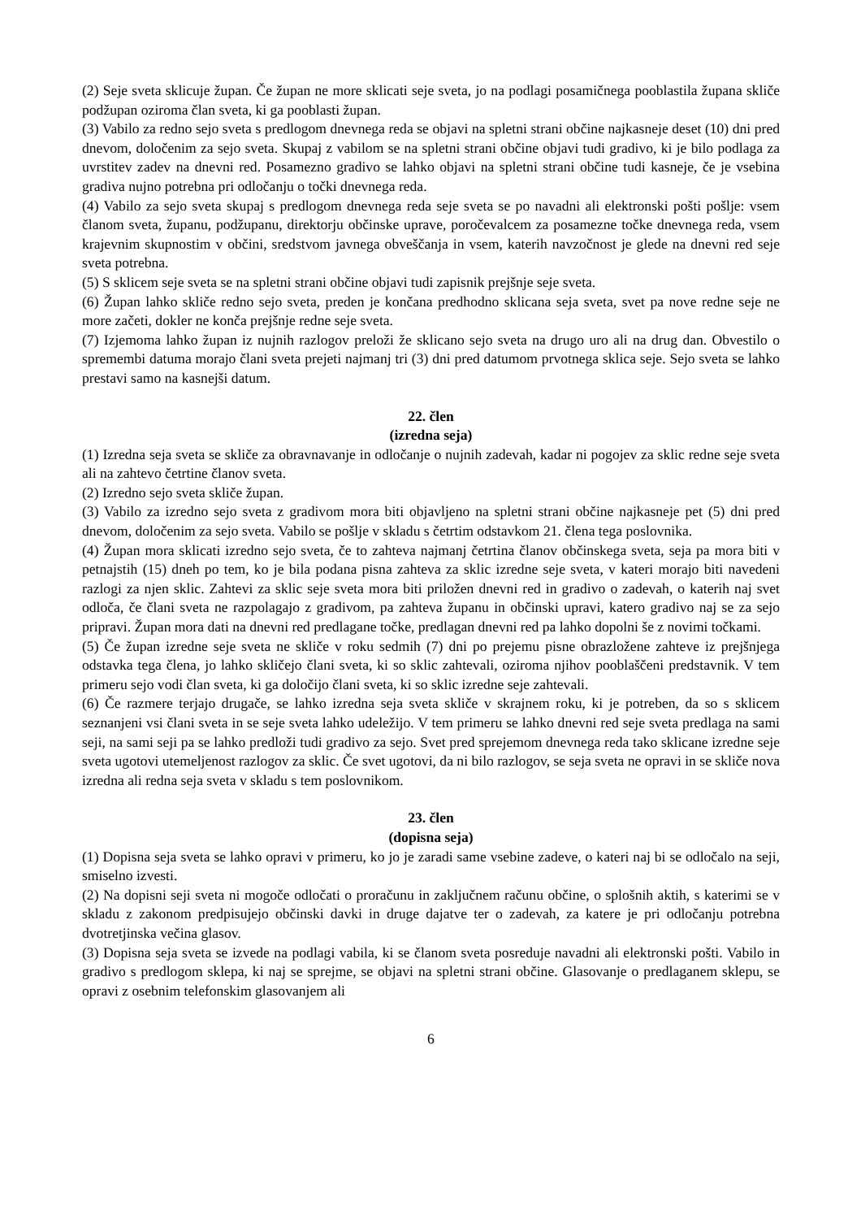(2) Seje sveta sklicuje župan. Če župan ne more sklicati seje sveta, jo na podlagi posamičnega pooblastila župana skliče podžupan oziroma član sveta, ki ga pooblasti župan.
(3) Vabilo za redno sejo sveta s predlogom dnevnega reda se objavi na spletni strani občine najkasneje deset (10) dni pred dnevom, določenim za sejo sveta. Skupaj z vabilom se na spletni strani občine objavi tudi gradivo, ki je bilo podlaga za uvrstitev zadev na dnevni red. Posamezno gradivo se lahko objavi na spletni strani občine tudi kasneje, če je vsebina gradiva nujno potrebna pri odločanju o točki dnevnega reda.
(4) Vabilo za sejo sveta skupaj s predlogom dnevnega reda seje sveta se po navadni ali elektronski pošti pošlje: vsem članom sveta, županu, podžupanu, direktorju občinske uprave, poročevalcem za posamezne točke dnevnega reda, vsem krajevnim skupnostim v občini, sredstvom javnega obveščanja in vsem, katerih navzočnost je glede na dnevni red seje sveta potrebna.
(5) S sklicem seje sveta se na spletni strani občine objavi tudi zapisnik prejšnje seje sveta.
(6) Župan lahko skliče redno sejo sveta, preden je končana predhodno sklicana seja sveta, svet pa nove redne seje ne more začeti, dokler ne konča prejšnje redne seje sveta.
(7) Izjemoma lahko župan iz nujnih razlogov preloži že sklicano sejo sveta na drugo uro ali na drug dan. Obvestilo o spremembi datuma morajo člani sveta prejeti najmanj tri (3) dni pred datumom prvotnega sklica seje. Sejo sveta se lahko prestavi samo na kasnejši datum.
22. člen
(izredna seja)
(1) Izredna seja sveta se skliče za obravnavanje in odločanje o nujnih zadevah, kadar ni pogojev za sklic redne seje sveta ali na zahtevo četrtine članov sveta.
(2) Izredno sejo sveta skliče župan.
(3) Vabilo za izredno sejo sveta z gradivom mora biti objavljeno na spletni strani občine najkasneje pet (5) dni pred dnevom, določenim za sejo sveta. Vabilo se pošlje v skladu s četrtim odstavkom 21. člena tega poslovnika.
(4) Župan mora sklicati izredno sejo sveta, če to zahteva najmanj četrtina članov občinskega sveta, seja pa mora biti v petnajstih (15) dneh po tem, ko je bila podana pisna zahteva za sklic izredne seje sveta, v kateri morajo biti navedeni razlogi za njen sklic. Zahtevi za sklic seje sveta mora biti priložen dnevni red in gradivo o zadevah, o katerih naj svet odloča, če člani sveta ne razpolagajo z gradivom, pa zahteva županu in občinski upravi, katero gradivo naj se za sejo pripravi. Župan mora dati na dnevni red predlagane točke, predlagan dnevni red pa lahko dopolni še z novimi točkami.
(5) Če župan izredne seje sveta ne skliče v roku sedmih (7) dni po prejemu pisne obrazložene zahteve iz prejšnjega odstavka tega člena, jo lahko skličejo člani sveta, ki so sklic zahtevali, oziroma njihov pooblaščeni predstavnik. V tem primeru sejo vodi član sveta, ki ga določijo člani sveta, ki so sklic izredne seje zahtevali.
(6) Če razmere terjajo drugače, se lahko izredna seja sveta skliče v skrajnem roku, ki je potreben, da so s sklicem seznanjeni vsi člani sveta in se seje sveta lahko udeležijo. V tem primeru se lahko dnevni red seje sveta predlaga na sami seji, na sami seji pa se lahko predloži tudi gradivo za sejo. Svet pred sprejemom dnevnega reda tako sklicane izredne seje sveta ugotovi utemeljenost razlogov za sklic. Če svet ugotovi, da ni bilo razlogov, se seja sveta ne opravi in se skliče nova izredna ali redna seja sveta v skladu s tem poslovnikom.
23. člen
(dopisna seja)
(1) Dopisna seja sveta se lahko opravi v primeru, ko jo je zaradi same vsebine zadeve, o kateri naj bi se odločalo na seji, smiselno izvesti.
(2) Na dopisni seji sveta ni mogoče odločati o proračunu in zaključnem računu občine, o splošnih aktih, s katerimi se v skladu z zakonom predpisujejo občinski davki in druge dajatve ter o zadevah, za katere je pri odločanju potrebna dvotretjinska večina glasov.
(3) Dopisna seja sveta se izvede na podlagi vabila, ki se članom sveta posreduje navadni ali elektronski pošti. Vabilo in gradivo s predlogom sklepa, ki naj se sprejme, se objavi na spletni strani občine. Glasovanje o predlaganem sklepu, se opravi z osebnim telefonskim glasovanjem ali
6